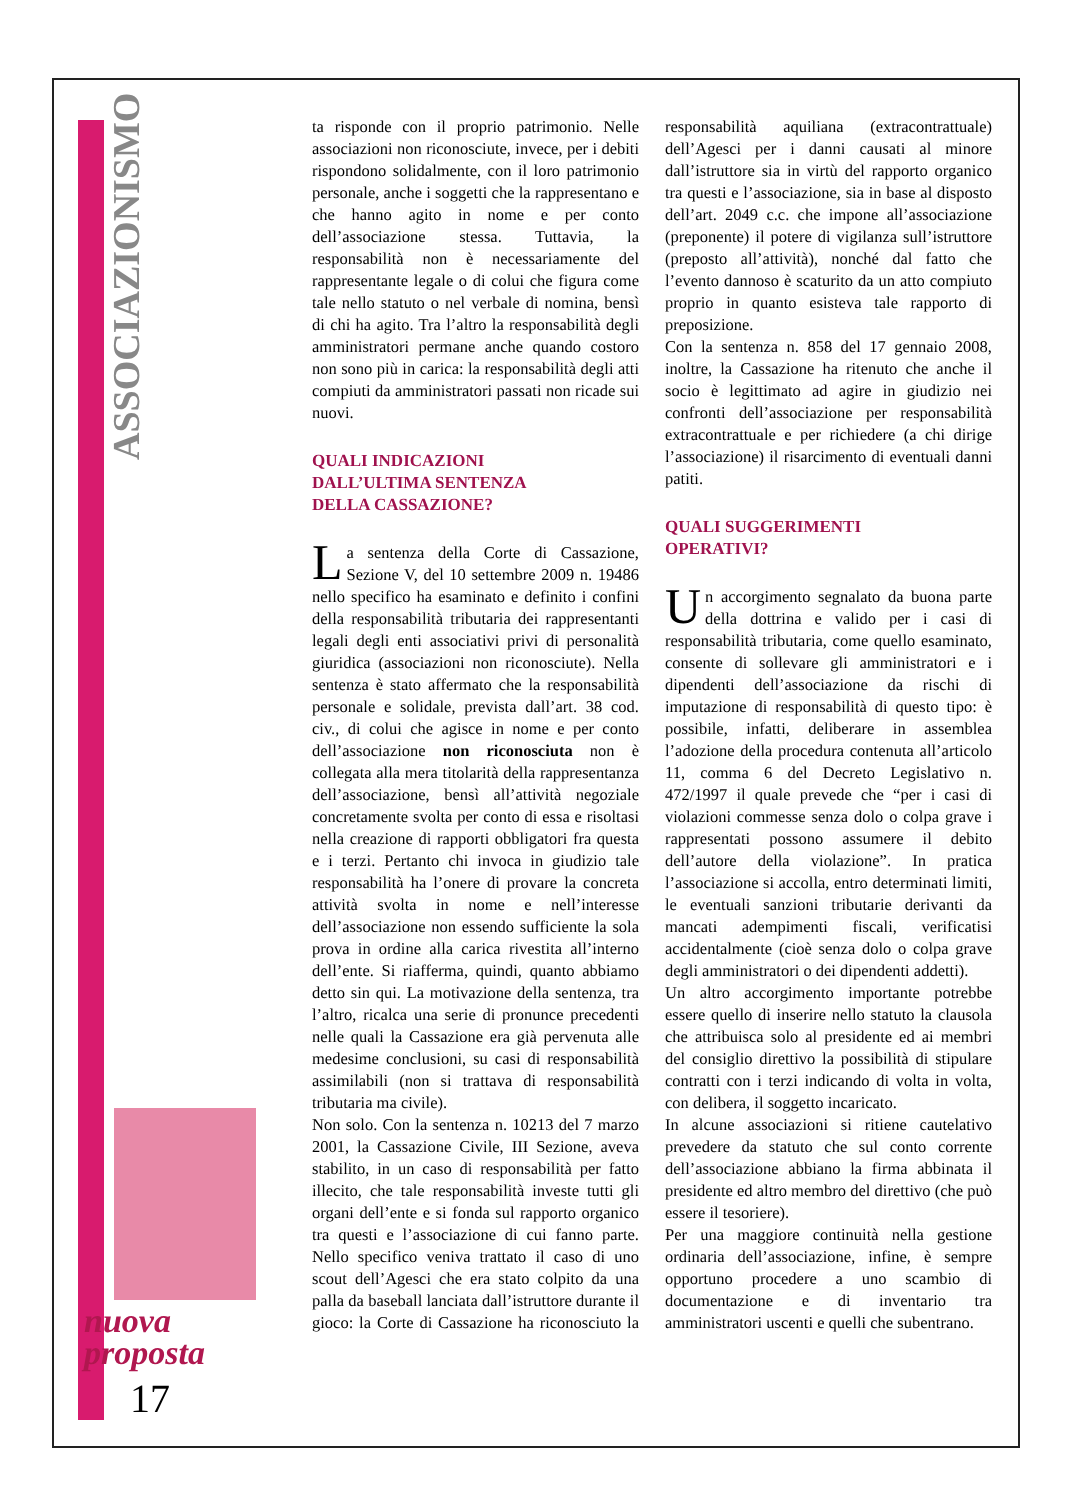ASSOCIAZIONISMO
nuova
proposta
17
ta risponde con il proprio patrimonio. Nelle associazioni non riconosciute, invece, per i debiti rispondono solidalmente, con il loro patrimonio personale, anche i soggetti che la rappresentano e che hanno agito in nome e per conto dell’associazione stessa. Tuttavia, la responsabilità non è necessariamente del rappresentante legale o di colui che figura come tale nello statuto o nel verbale di nomina, bensì di chi ha agito. Tra l’altro la responsabilità degli amministratori permane anche quando costoro non sono più in carica: la responsabilità degli atti compiuti da amministratori passati non ricade sui nuovi.
QUALI INDICAZIONI
DALL’ULTIMA SENTENZA
DELLA CASSAZIONE?
La sentenza della Corte di Cassazione, Sezione V, del 10 settembre 2009 n. 19486 nello specifico ha esaminato e definito i confini della responsabilità tributaria dei rappresentanti legali degli enti associativi privi di personalità giuridica (associazioni non riconosciute). Nella sentenza è stato affermato che la responsabilità personale e solidale, prevista dall’art. 38 cod. civ., di colui che agisce in nome e per conto dell’associazione non riconosciuta non è collegata alla mera titolarità della rappresentanza dell’associazione, bensì all’attività negoziale concretamente svolta per conto di essa e risoltasi nella creazione di rapporti obbligatori fra questa e i terzi. Pertanto chi invoca in giudizio tale responsabilità ha l’onere di provare la concreta attività svolta in nome e nell’interesse dell’associazione non essendo sufficiente la sola prova in ordine alla carica rivestita all’interno dell’ente. Si riafferma, quindi, quanto abbiamo detto sin qui. La motivazione della sentenza, tra l’altro, ricalca una serie di pronunce precedenti nelle quali la Cassazione era già pervenuta alle medesime conclusioni, su casi di responsabilità assimilabili (non si trattava di responsabilità tributaria ma civile).
Non solo. Con la sentenza n. 10213 del 7 marzo 2001, la Cassazione Civile, III Sezione, aveva stabilito, in un caso di responsabilità per fatto illecito, che tale responsabilità investe tutti gli organi dell’ente e si fonda sul rapporto organico tra questi e l’associazione di cui fanno parte. Nello specifico veniva trattato il caso di uno scout dell’Agesci che era stato colpito da una palla da baseball lanciata dall’istruttore durante il gioco: la Corte di Cassazione ha riconosciuto la responsabilità aquiliana (extracontrattuale) dell’Agesci per i danni causati al minore dall’istruttore sia in virtù del rapporto organico tra questi e l’associazione, sia in base al disposto dell’art. 2049 c.c. che impone all’associazione (preponente) il potere di vigilanza sull’istruttore (preposto all’attività), nonché dal fatto che l’evento dannoso è scaturito da un atto compiuto proprio in quanto esisteva tale rapporto di preposizione.
Con la sentenza n. 858 del 17 gennaio 2008, inoltre, la Cassazione ha ritenuto che anche il socio è legittimato ad agire in giudizio nei confronti dell’associazione per responsabilità extracontrattuale e per richiedere (a chi dirige l’associazione) il risarcimento di eventuali danni patiti.
QUALI SUGGERIMENTI
OPERATIVI?
Un accorgimento segnalato da buona parte della dottrina e valido per i casi di responsabilità tributaria, come quello esaminato, consente di sollevare gli amministratori e i dipendenti dell’associazione da rischi di imputazione di responsabilità di questo tipo: è possibile, infatti, deliberare in assemblea l’adozione della procedura contenuta all’articolo 11, comma 6 del Decreto Legislativo n. 472/1997 il quale prevede che “per i casi di violazioni commesse senza dolo o colpa grave i rappresentati possono assumere il debito dell’autore della violazione”. In pratica l’associazione si accolla, entro determinati limiti, le eventuali sanzioni tributarie derivanti da mancati adempimenti fiscali, verificatisi accidentalmente (cioè senza dolo o colpa grave degli amministratori o dei dipendenti addetti).
Un altro accorgimento importante potrebbe essere quello di inserire nello statuto la clausola che attribuisca solo al presidente ed ai membri del consiglio direttivo la possibilità di stipulare contratti con i terzi indicando di volta in volta, con delibera, il soggetto incaricato.
In alcune associazioni si ritiene cautelativo prevedere da statuto che sul conto corrente dell’associazione abbiano la firma abbinata il presidente ed altro membro del direttivo (che può essere il tesoriere).
Per una maggiore continuità nella gestione ordinaria dell’associazione, infine, è sempre opportuno procedere a uno scambio di documentazione e di inventario tra amministratori uscenti e quelli che subentrano.